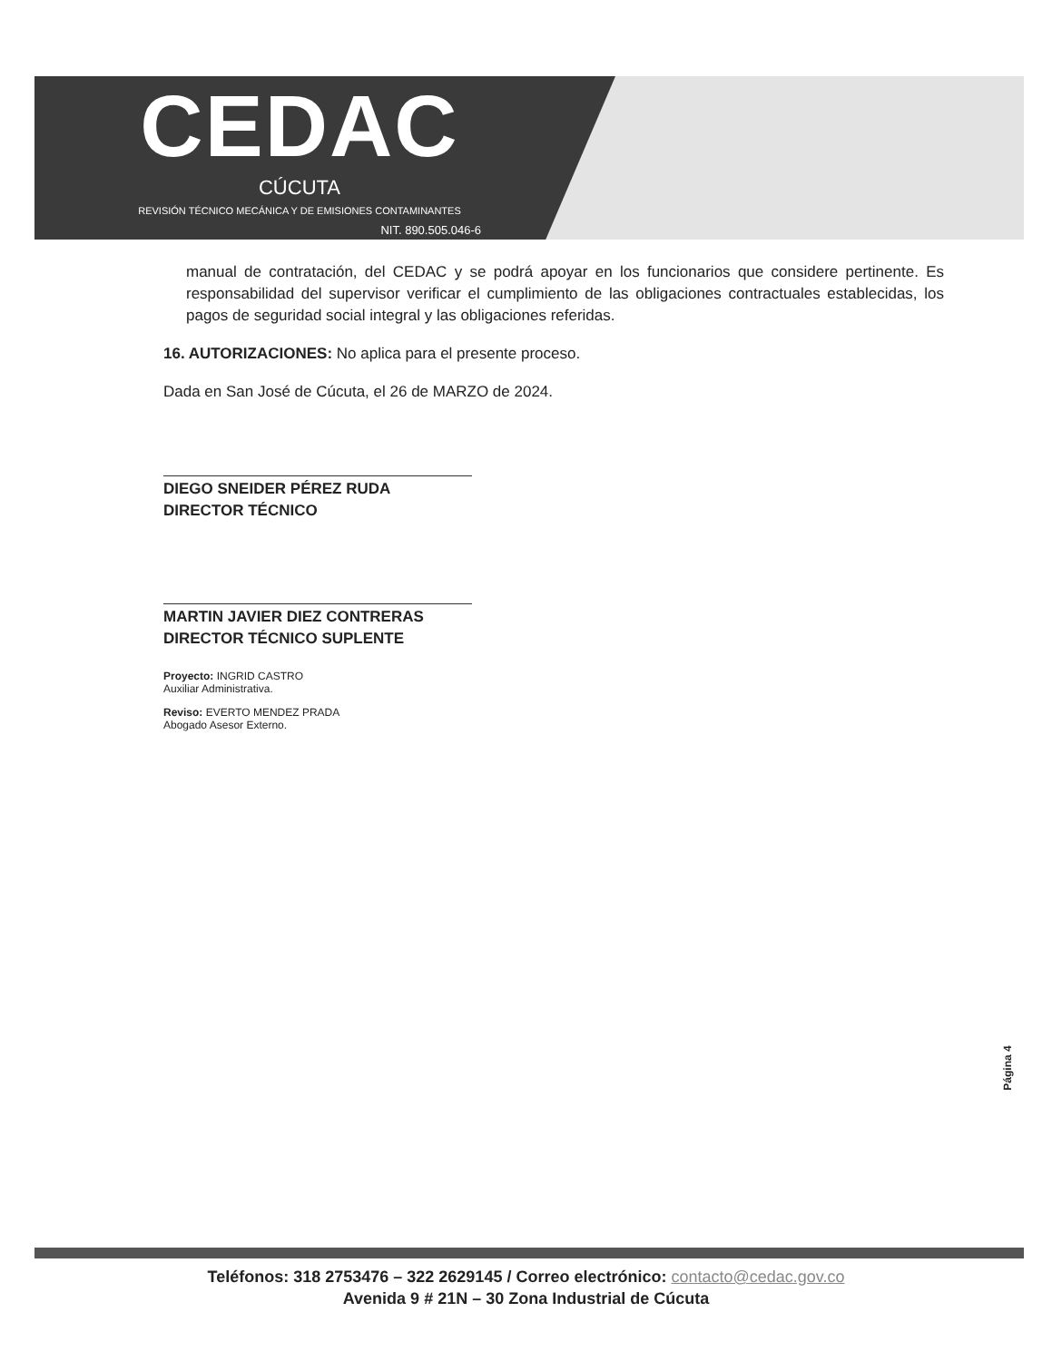CEDAC
CÚCUTA
REVISIÓN TÉCNICO MECÁNICA Y DE EMISIONES CONTAMINANTES
NIT. 890.505.046-6
manual de contratación, del CEDAC y se podrá apoyar en los funcionarios que considere pertinente. Es responsabilidad del supervisor verificar el cumplimiento de las obligaciones contractuales establecidas, los pagos de seguridad social integral y las obligaciones referidas.
16. AUTORIZACIONES: No aplica para el presente proceso.
Dada en San José de Cúcuta, el 26 de MARZO de 2024.
DIEGO SNEIDER PÉREZ RUDA
DIRECTOR TÉCNICO
MARTIN JAVIER DIEZ CONTRERAS
DIRECTOR TÉCNICO SUPLENTE
Proyecto: INGRID CASTRO
Auxiliar Administrativa.
Reviso: EVERTO MENDEZ PRADA
Abogado Asesor Externo.
Página 4
Teléfonos: 318 2753476 – 322 2629145 / Correo electrónico: contacto@cedac.gov.co
Avenida 9 # 21N – 30 Zona Industrial de Cúcuta